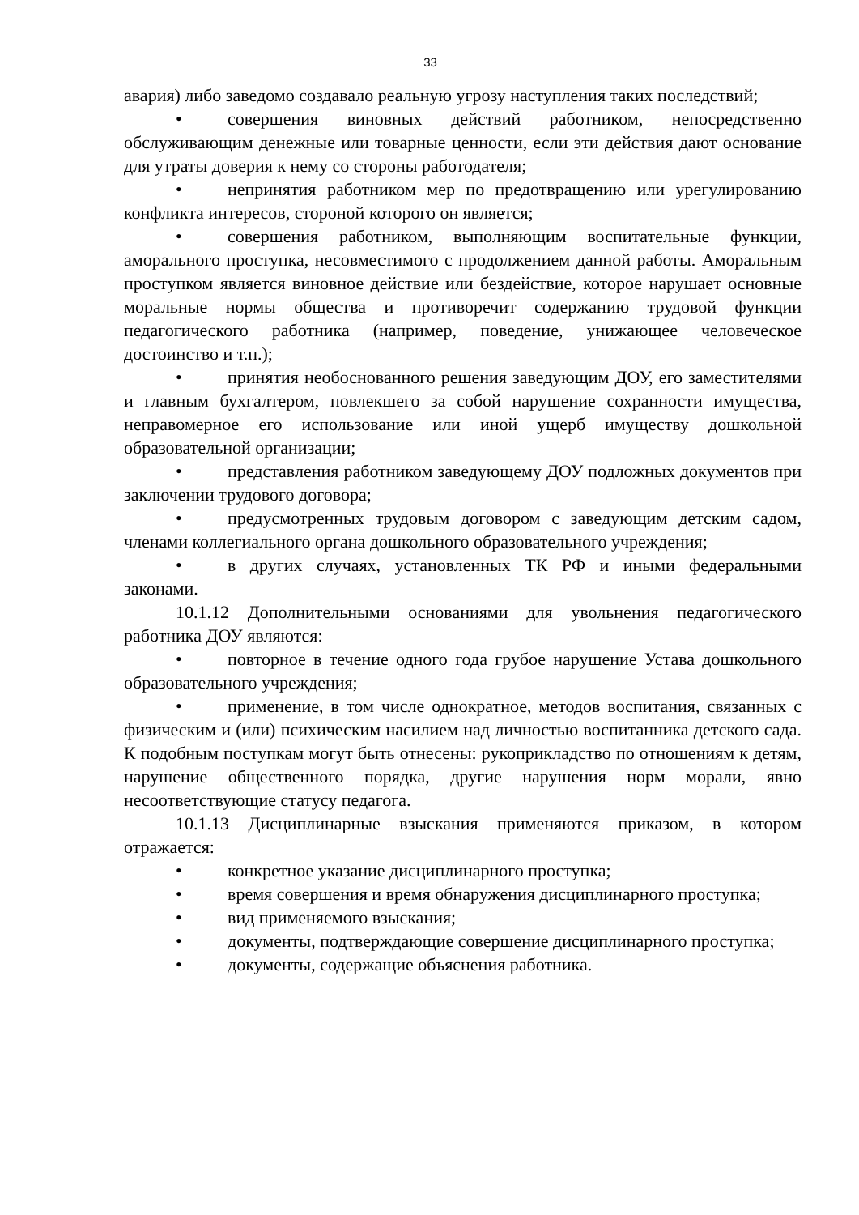33
авария) либо заведомо создавало реальную угрозу наступления таких последствий;
• совершения виновных действий работником, непосредственно обслуживающим денежные или товарные ценности, если эти действия дают основание для утраты доверия к нему со стороны работодателя;
• непринятия работником мер по предотвращению или урегулированию конфликта интересов, стороной которого он является;
• совершения работником, выполняющим воспитательные функции, аморального проступка, несовместимого с продолжением данной работы. Аморальным проступком является виновное действие или бездействие, которое нарушает основные моральные нормы общества и противоречит содержанию трудовой функции педагогического работника (например, поведение, унижающее человеческое достоинство и т.п.);
• принятия необоснованного решения заведующим ДОУ, его заместителями и главным бухгалтером, повлекшего за собой нарушение сохранности имущества, неправомерное его использование или иной ущерб имуществу дошкольной образовательной организации;
• представления работником заведующему ДОУ подложных документов при заключении трудового договора;
• предусмотренных трудовым договором с заведующим детским садом, членами коллегиального органа дошкольного образовательного учреждения;
• в других случаях, установленных ТК РФ и иными федеральными законами.
10.1.12 Дополнительными основаниями для увольнения педагогического работника ДОУ являются:
• повторное в течение одного года грубое нарушение Устава дошкольного образовательного учреждения;
• применение, в том числе однократное, методов воспитания, связанных с физическим и (или) психическим насилием над личностью воспитанника детского сада. К подобным поступкам могут быть отнесены: рукоприкладство по отношениям к детям, нарушение общественного порядка, другие нарушения норм морали, явно несоответствующие статусу педагога.
10.1.13 Дисциплинарные взыскания применяются приказом, в котором отражается:
• конкретное указание дисциплинарного проступка;
• время совершения и время обнаружения дисциплинарного проступка;
• вид применяемого взыскания;
• документы, подтверждающие совершение дисциплинарного проступка;
• документы, содержащие объяснения работника.